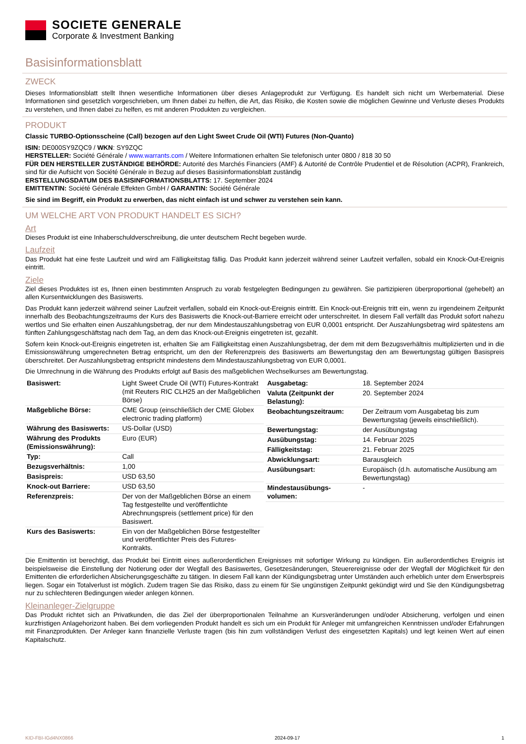SOCIETE GENERALE
Corporate & Investment Banking
Basisinformationsblatt
ZWECK
Dieses Informationsblatt stellt Ihnen wesentliche Informationen über dieses Anlageprodukt zur Verfügung. Es handelt sich nicht um Werbematerial. Diese Informationen sind gesetzlich vorgeschrieben, um Ihnen dabei zu helfen, die Art, das Risiko, die Kosten sowie die möglichen Gewinne und Verluste dieses Produkts zu verstehen, und Ihnen dabei zu helfen, es mit anderen Produkten zu vergleichen.
PRODUKT
Classic TURBO-Optionsscheine (Call) bezogen auf den Light Sweet Crude Oil (WTI) Futures (Non-Quanto)
ISIN: DE000SY9ZQC9 / WKN: SY9ZQC
HERSTELLER: Société Générale / www.warrants.com / Weitere Informationen erhalten Sie telefonisch unter 0800 / 818 30 50
FÜR DEN HERSTELLER ZUSTÄNDIGE BEHÖRDE: Autorité des Marchés Financiers (AMF) & Autorité de Contrôle Prudentiel et de Résolution (ACPR), Frankreich, sind für die Aufsicht von Société Générale in Bezug auf dieses Basisinformationsblatt zuständig
ERSTELLUNGSDATUM DES BASISINFORMATIONSBLATTS: 17. September 2024
EMITTENTIN: Société Générale Effekten GmbH / GARANTIN: Société Générale
Sie sind im Begriff, ein Produkt zu erwerben, das nicht einfach ist und schwer zu verstehen sein kann.
UM WELCHE ART VON PRODUKT HANDELT ES SICH?
Art
Dieses Produkt ist eine Inhaberschuldverschreibung, die unter deutschem Recht begeben wurde.
Laufzeit
Das Produkt hat eine feste Laufzeit und wird am Fälligkeitstag fällig. Das Produkt kann jederzeit während seiner Laufzeit verfallen, sobald ein Knock-Out-Ereignis eintritt.
Ziele
Ziel dieses Produktes ist es, Ihnen einen bestimmten Anspruch zu vorab festgelegten Bedingungen zu gewähren. Sie partizipieren überproportional (gehebelt) an allen Kursentwicklungen des Basiswerts.
Das Produkt kann jederzeit während seiner Laufzeit verfallen, sobald ein Knock-out-Ereignis eintritt. Ein Knock-out-Ereignis tritt ein, wenn zu irgendeinem Zeitpunkt innerhalb des Beobachtungszeitraums der Kurs des Basiswerts die Knock-out-Barriere erreicht oder unterschreitet. In diesem Fall verfällt das Produkt sofort nahezu wertlos und Sie erhalten einen Auszahlungsbetrag, der nur dem Mindestauszahlungsbetrag von EUR 0,0001 entspricht. Der Auszahlungsbetrag wird spätestens am fünften Zahlungsgeschäftstag nach dem Tag, an dem das Knock-out-Ereignis eingetreten ist, gezahlt.
Sofern kein Knock-out-Ereignis eingetreten ist, erhalten Sie am Fälligkeitstag einen Auszahlungsbetrag, der dem mit dem Bezugsverhältnis multiplizierten und in die Emissionswährung umgerechneten Betrag entspricht, um den der Referenzpreis des Basiswerts am Bewertungstag den am Bewertungstag gültigen Basispreis überschreitet. Der Auszahlungsbetrag entspricht mindestens dem Mindestauszahlungsbetrag von EUR 0,0001.
Die Umrechnung in die Währung des Produkts erfolgt auf Basis des maßgeblichen Wechselkurses am Bewertungstag.
| Basiswert: | Light Sweet Crude Oil (WTI) Futures-Kontrakt (mit Reuters RIC CLH25 an der Maßgeblichen Börse) |
| Maßgebliche Börse: | CME Group (einschließlich der CME Globex electronic trading platform) |
| Währung des Basiswerts: | US-Dollar (USD) |
| Währung des Produkts (Emissionswährung): | Euro (EUR) |
| Typ: | Call |
| Bezugsverhältnis: | 1,00 |
| Basispreis: | USD 63,50 |
| Knock-out Barriere: | USD 63,50 |
| Referenzpreis: | Der von der Maßgeblichen Börse an einem Tag festgestellte und veröffentlichte Abrechnungspreis (settlement price) für den Basiswert. |
| Kurs des Basiswerts: | Ein von der Maßgeblichen Börse festgestellter und veröffentlichter Preis des Futures-Kontrakts. |
| Ausgabetag: | 18. September 2024 |
| Valuta (Zeitpunkt der Belastung): | 20. September 2024 |
| Beobachtungszeitraum: | Der Zeitraum vom Ausgabetag bis zum Bewertungstag (jeweils einschließlich). |
| Bewertungstag: | der Ausübungstag |
| Ausübungstag: | 14. Februar 2025 |
| Fälligkeitstag: | 21. Februar 2025 |
| Abwicklungsart: | Barausgleich |
| Ausübungsart: | Europäisch (d.h. automatische Ausübung am Bewertungstag) |
| Mindestausübungs-volumen: | - |
Die Emittentin ist berechtigt, das Produkt bei Eintritt eines außerordentlichen Ereignisses mit sofortiger Wirkung zu kündigen. Ein außerordentliches Ereignis ist beispielsweise die Einstellung der Notierung oder der Wegfall des Basiswertes, Gesetzesänderungen, Steuerereignisse oder der Wegfall der Möglichkeit für den Emittenten die erforderlichen Absicherungsgeschäfte zu tätigen. In diesem Fall kann der Kündigungsbetrag unter Umständen auch erheblich unter dem Erwerbspreis liegen. Sogar ein Totalverlust ist möglich. Zudem tragen Sie das Risiko, dass zu einem für Sie ungünstigen Zeitpunkt gekündigt wird und Sie den Kündigungsbetrag nur zu schlechteren Bedingungen wieder anlegen können.
Kleinanleger-Zielgruppe
Das Produkt richtet sich an Privatkunden, die das Ziel der überproportionalen Teilnahme an Kursveränderungen und/oder Absicherung, verfolgen und einen kurzfristigen Anlagehorizont haben. Bei dem vorliegenden Produkt handelt es sich um ein Produkt für Anleger mit umfangreichen Kenntnissen und/oder Erfahrungen mit Finanzprodukten. Der Anleger kann finanzielle Verluste tragen (bis hin zum vollständigen Verlust des eingesetzten Kapitals) und legt keinen Wert auf einen Kapitalschutz.
KID-FBI-IGd4NX0866 2024-09-17 1